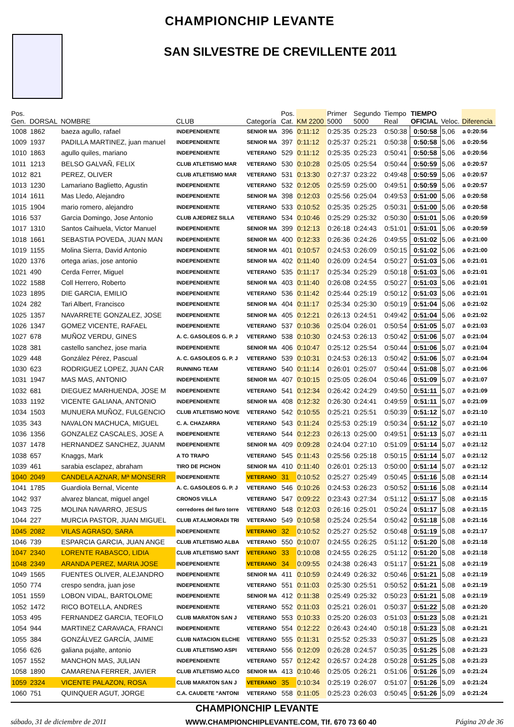CHAMPIONCHIP LEVANTE
SAN SILVESTRE DE CREVILLENTE 2011
| Pos. Gen. | DORSAL | NOMBRE | CLUB | Categoría | Pos. Cat. | KM 2200 | Primer 5000 | Segundo 5000 | Tiempo Real | TIEMPO OFICIAL | Veloc. | Diferencia |
| --- | --- | --- | --- | --- | --- | --- | --- | --- | --- | --- | --- | --- |
| 1008 | 1862 | baeza agullo, rafael | INDEPENDIENTE | SENIOR MA | 396 | 0:11:12 | 0:25:35 | 0:25:23 | 0:50:38 | 0:50:58 | 5,06 | a 0:20:56 |
| 1009 | 1937 | PADILLA MARTINEZ, juan manuel | INDEPENDIENTE | SENIOR MA | 397 | 0:11:12 | 0:25:37 | 0:25:21 | 0:50:38 | 0:50:58 | 5,06 | a 0:20:56 |
| 1010 | 1863 | agullo quiles, mariano | INDEPENDIENTE | VETERANO | 529 | 0:11:12 | 0:25:35 | 0:25:23 | 0:50:41 | 0:50:58 | 5,06 | a 0:20:56 |
| 1011 | 1213 | BELSO GALVAÑ, FELIX | CLUB ATLETISMO MAR | VETERANO | 530 | 0:10:28 | 0:25:05 | 0:25:54 | 0:50:44 | 0:50:59 | 5,06 | a 0:20:57 |
| 1012 | 821 | PEREZ, OLIVER | CLUB ATLETISMO MAR | VETERANO | 531 | 0:13:30 | 0:27:37 | 0:23:22 | 0:49:48 | 0:50:59 | 5,06 | a 0:20:57 |
| 1013 | 1230 | Lamariano Baglietto, Agustin | INDEPENDIENTE | VETERANO | 532 | 0:12:05 | 0:25:59 | 0:25:00 | 0:49:51 | 0:50:59 | 5,06 | a 0:20:57 |
| 1014 | 1611 | Mas Lledo, Alejandro | INDEPENDIENTE | SENIOR MA | 398 | 0:12:03 | 0:25:56 | 0:25:04 | 0:49:53 | 0:51:00 | 5,06 | a 0:20:58 |
| 1015 | 1904 | mario romero, alejandro | INDEPENDIENTE | VETERANO | 533 | 0:10:52 | 0:25:35 | 0:25:25 | 0:50:31 | 0:51:00 | 5,06 | a 0:20:58 |
| 1016 | 537 | Garcia Domingo, Jose Antonio | CLUB AJEDREZ SILLA | VETERANO | 534 | 0:10:46 | 0:25:29 | 0:25:32 | 0:50:30 | 0:51:01 | 5,06 | a 0:20:59 |
| 1017 | 1310 | Santos Caihuela, Victor Manuel | INDEPENDIENTE | SENIOR MA | 399 | 0:12:13 | 0:26:18 | 0:24:43 | 0:51:01 | 0:51:01 | 5,06 | a 0:20:59 |
| 1018 | 1661 | SEBASTIA POVEDA, JUAN MAN | INDEPENDIENTE | SENIOR MA | 400 | 0:12:33 | 0:26:36 | 0:24:26 | 0:49:55 | 0:51:02 | 5,06 | a 0:21:00 |
| 1019 | 1155 | Molina Sierra, David Antonio | INDEPENDIENTE | SENIOR MA | 401 | 0:10:57 | 0:24:53 | 0:26:09 | 0:50:15 | 0:51:02 | 5,06 | a 0:21:00 |
| 1020 | 1376 | ortega arias, jose antonio | INDEPENDIENTE | SENIOR MA | 402 | 0:11:40 | 0:26:09 | 0:24:54 | 0:50:27 | 0:51:03 | 5,06 | a 0:21:01 |
| 1021 | 490 | Cerda Ferrer, Miguel | INDEPENDIENTE | VETERANO | 535 | 0:11:17 | 0:25:34 | 0:25:29 | 0:50:18 | 0:51:03 | 5,06 | a 0:21:01 |
| 1022 | 1588 | Coll Herrero, Roberto | INDEPENDIENTE | SENIOR MA | 403 | 0:11:40 | 0:26:08 | 0:24:55 | 0:50:27 | 0:51:03 | 5,06 | a 0:21:01 |
| 1023 | 1895 | DIE GARCIA, EMILIO | INDEPENDIENTE | VETERANO | 536 | 0:11:42 | 0:25:44 | 0:25:19 | 0:50:12 | 0:51:03 | 5,06 | a 0:21:01 |
| 1024 | 282 | Tari Albert, Francisco | INDEPENDIENTE | SENIOR MA | 404 | 0:11:17 | 0:25:34 | 0:25:30 | 0:50:19 | 0:51:04 | 5,06 | a 0:21:02 |
| 1025 | 1357 | NAVARRETE GONZALEZ, JOSE | INDEPENDIENTE | SENIOR MA | 405 | 0:12:21 | 0:26:13 | 0:24:51 | 0:49:42 | 0:51:04 | 5,06 | a 0:21:02 |
| 1026 | 1347 | GOMEZ VICENTE, RAFAEL | INDEPENDIENTE | VETERANO | 537 | 0:10:36 | 0:25:04 | 0:26:01 | 0:50:54 | 0:51:05 | 5,07 | a 0:21:03 |
| 1027 | 678 | MUÑOZ VERDU, GINES | A. C. GASOLEOS G. P. J | VETERANO | 538 | 0:10:30 | 0:24:53 | 0:26:13 | 0:50:42 | 0:51:06 | 5,07 | a 0:21:04 |
| 1028 | 381 | castello sanchez, jose maria | INDEPENDIENTE | SENIOR MA | 406 | 0:10:47 | 0:25:12 | 0:25:54 | 0:50:44 | 0:51:06 | 5,07 | a 0:21:04 |
| 1029 | 448 | González Pérez, Pascual | A. C. GASOLEOS G. P. J | VETERANO | 539 | 0:10:31 | 0:24:53 | 0:26:13 | 0:50:42 | 0:51:06 | 5,07 | a 0:21:04 |
| 1030 | 623 | RODRIGUEZ LOPEZ, JUAN CAR | RUNNING TEAM | VETERANO | 540 | 0:11:14 | 0:26:01 | 0:25:07 | 0:50:44 | 0:51:08 | 5,07 | a 0:21:06 |
| 1031 | 1947 | MAS MAS, ANTONIO | INDEPENDIENTE | SENIOR MA | 407 | 0:10:15 | 0:25:05 | 0:26:04 | 0:50:46 | 0:51:09 | 5,07 | a 0:21:07 |
| 1032 | 681 | DIEGUEZ MARHUENDA, JOSE M | INDEPENDIENTE | VETERANO | 541 | 0:12:34 | 0:26:42 | 0:24:29 | 0:49:50 | 0:51:11 | 5,07 | a 0:21:09 |
| 1033 | 1192 | VICENTE GALIANA, ANTONIO | INDEPENDIENTE | SENIOR MA | 408 | 0:12:32 | 0:26:30 | 0:24:41 | 0:49:59 | 0:51:11 | 5,07 | a 0:21:09 |
| 1034 | 1503 | MUNUERA MUÑOZ, FULGENCIO | CLUB ATLETISMO NOVE | VETERANO | 542 | 0:10:55 | 0:25:21 | 0:25:51 | 0:50:39 | 0:51:12 | 5,07 | a 0:21:10 |
| 1035 | 343 | NAVALON MACHUCA, MIGUEL | C. A. CHAZARRA | VETERANO | 543 | 0:11:24 | 0:25:53 | 0:25:19 | 0:50:34 | 0:51:12 | 5,07 | a 0:21:10 |
| 1036 | 1356 | GONZALEZ CASCALES, JOSE A | INDEPENDIENTE | VETERANO | 544 | 0:12:23 | 0:26:13 | 0:25:00 | 0:49:51 | 0:51:13 | 5,07 | a 0:21:11 |
| 1037 | 1478 | HERNANDEZ SANCHEZ, JUANM | INDEPENDIENTE | SENIOR MA | 409 | 0:09:28 | 0:24:04 | 0:27:10 | 0:51:09 | 0:51:14 | 5,07 | a 0:21:12 |
| 1038 | 657 | Knaggs, Mark | A TO TRAPO | VETERANO | 545 | 0:11:43 | 0:25:56 | 0:25:18 | 0:50:15 | 0:51:14 | 5,07 | a 0:21:12 |
| 1039 | 461 | sarabia esclapez, abraham | TIRO DE PICHON | SENIOR MA | 410 | 0:11:40 | 0:26:01 | 0:25:13 | 0:50:00 | 0:51:14 | 5,07 | a 0:21:12 |
| 1040 | 2049 | CANDELA AZNAR, Mª MONSERR | INDEPENDIENTE | VETERANO | 31 | 0:10:52 | 0:25:27 | 0:25:49 | 0:50:45 | 0:51:16 | 5,08 | a 0:21:14 |
| 1041 | 1785 | Guardiola Bernal, Vicente | A. C. GASOLEOS G. P. J | VETERANO | 546 | 0:10:26 | 0:24:53 | 0:26:23 | 0:50:52 | 0:51:16 | 5,08 | a 0:21:14 |
| 1042 | 937 | alvarez blancat, miguel angel | CRONOS VILLA | VETERANO | 547 | 0:09:22 | 0:23:43 | 0:27:34 | 0:51:12 | 0:51:17 | 5,08 | a 0:21:15 |
| 1043 | 725 | MOLINA NAVARRO, JESUS | corredores del faro torre | VETERANO | 548 | 0:12:03 | 0:26:16 | 0:25:01 | 0:50:24 | 0:51:17 | 5,08 | a 0:21:15 |
| 1044 | 227 | MURCIA PASTOR, JUAN MIGUEL | CLUB AT.ALMORADI TRI | VETERANO | 549 | 0:10:58 | 0:25:24 | 0:25:54 | 0:50:42 | 0:51:18 | 5,08 | a 0:21:16 |
| 1045 | 2082 | VILAS AGRASO, SARA | INDEPENDIENTE | VETERANO | 32 | 0:10:52 | 0:25:27 | 0:25:52 | 0:50:48 | 0:51:19 | 5,08 | a 0:21:17 |
| 1046 | 739 | ESPARCIA GARCIA, JUAN ANGE | CLUB ATLETISMO ALBA | VETERANO | 550 | 0:10:07 | 0:24:55 | 0:26:25 | 0:51:12 | 0:51:20 | 5,08 | a 0:21:18 |
| 1047 | 2340 | LORENTE RABASCO, LIDIA | CLUB ATLETISMO SANT | VETERANO | 33 | 0:10:08 | 0:24:55 | 0:26:25 | 0:51:12 | 0:51:20 | 5,08 | a 0:21:18 |
| 1048 | 2349 | ARANDA PEREZ, MARIA JOSE | INDEPENDIENTE | VETERANO | 34 | 0:09:55 | 0:24:38 | 0:26:43 | 0:51:17 | 0:51:21 | 5,08 | a 0:21:19 |
| 1049 | 1565 | FUENTES OLIVER, ALEJANDRO | INDEPENDIENTE | SENIOR MA | 411 | 0:10:59 | 0:24:49 | 0:26:32 | 0:50:46 | 0:51:21 | 5,08 | a 0:21:19 |
| 1050 | 774 | crespo sendra, juan jose | INDEPENDIENTE | VETERANO | 551 | 0:11:03 | 0:25:30 | 0:25:51 | 0:50:52 | 0:51:21 | 5,08 | a 0:21:19 |
| 1051 | 1559 | LOBON VIDAL, BARTOLOME | INDEPENDIENTE | SENIOR MA | 412 | 0:11:38 | 0:25:49 | 0:25:32 | 0:50:23 | 0:51:21 | 5,08 | a 0:21:19 |
| 1052 | 1472 | RICO BOTELLA, ANDRES | INDEPENDIENTE | VETERANO | 552 | 0:11:03 | 0:25:21 | 0:26:01 | 0:50:37 | 0:51:22 | 5,08 | a 0:21:20 |
| 1053 | 495 | FERNANDEZ GARCIA, TEOFILO | CLUB MARATON SAN J | VETERANO | 553 | 0:10:33 | 0:25:20 | 0:26:03 | 0:51:03 | 0:51:23 | 5,08 | a 0:21:21 |
| 1054 | 944 | MARTINEZ CARAVACA, FRANCI | INDEPENDIENTE | VETERANO | 554 | 0:12:22 | 0:26:43 | 0:24:40 | 0:50:18 | 0:51:23 | 5,08 | a 0:21:21 |
| 1055 | 384 | GONZÁLVEZ GARCÍA, JAIME | CLUB NATACION ELCHE | VETERANO | 555 | 0:11:31 | 0:25:52 | 0:25:33 | 0:50:37 | 0:51:25 | 5,08 | a 0:21:23 |
| 1056 | 626 | galiana pujalte, antonio | CLUB ATLETISMO ASPI | VETERANO | 556 | 0:12:09 | 0:26:28 | 0:24:57 | 0:50:35 | 0:51:25 | 5,08 | a 0:21:23 |
| 1057 | 1552 | MANCHON MAS, JULIAN | INDEPENDIENTE | VETERANO | 557 | 0:12:42 | 0:26:57 | 0:24:28 | 0:50:28 | 0:51:25 | 5,08 | a 0:21:23 |
| 1058 | 1890 | CAMARENA FERRER, JAVIER | CLUB ATLETISMO ALCO | SENIOR MA | 413 | 0:10:46 | 0:25:05 | 0:26:21 | 0:51:06 | 0:51:26 | 5,09 | a 0:21:24 |
| 1059 | 2324 | VICENTE PALAZON, ROSA | CLUB MARATON SAN J | VETERANO | 35 | 0:10:34 | 0:25:19 | 0:26:07 | 0:51:07 | 0:51:26 | 5,09 | a 0:21:24 |
| 1060 | 751 | QUINQUER AGUT, JORGE | C.A. CAUDETE "ANTONI | VETERANO | 558 | 0:11:05 | 0:25:23 | 0:26:03 | 0:50:45 | 0:51:26 | 5,09 | a 0:21:24 |
CHAMPIONCHIP LEVANTE
sábado, 31 de diciembre de 2011 WWW.CHAMPIONCHIPLEVANTE.COM, Tlf. 670 73 60 40 Página 20 de 36